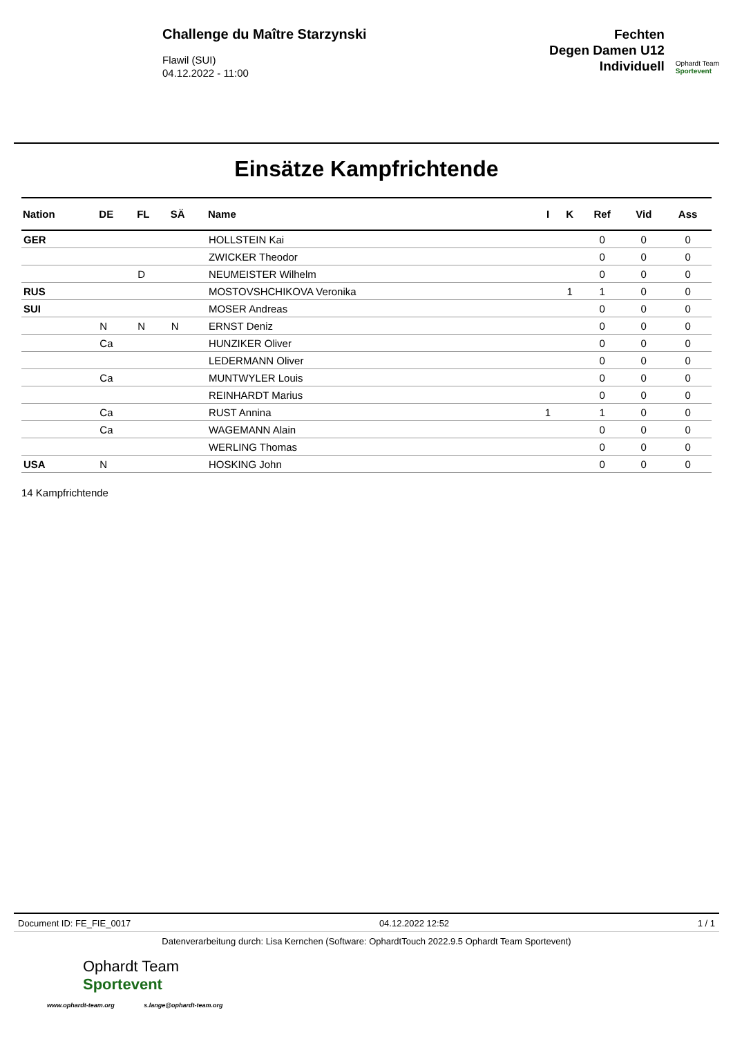Challenge du Maître Starzynski
Flawil (SUI)
04.12.2022 - 11:00
Fechten
Degen Damen U12
Individuell
Ophardt Team
Sportevent
Einsätze Kampfrichtende
| Nation | DE | FL | SÄ | Name | I | K | Ref | Vid | Ass |
| --- | --- | --- | --- | --- | --- | --- | --- | --- | --- |
| GER | | | | HOLLSTEIN Kai | | | 0 | 0 | 0 |
| | | | | ZWICKER Theodor | | | 0 | 0 | 0 |
| | | D | | NEUMEISTER Wilhelm | | | 0 | 0 | 0 |
| RUS | | | | MOSTOVSHCHIKOVA Veronika | | 1 | 1 | 0 | 0 |
| SUI | | | | MOSER Andreas | | | 0 | 0 | 0 |
| | N | N | N | ERNST Deniz | | | 0 | 0 | 0 |
| | Ca | | | HUNZIKER Oliver | | | 0 | 0 | 0 |
| | | | | LEDERMANN Oliver | | | 0 | 0 | 0 |
| | Ca | | | MUNTWYLER Louis | | | 0 | 0 | 0 |
| | | | | REINHARDT Marius | | | 0 | 0 | 0 |
| | Ca | | | RUST Annina | 1 | | 1 | 0 | 0 |
| | Ca | | | WAGEMANN Alain | | | 0 | 0 | 0 |
| | | | | WERLING Thomas | | | 0 | 0 | 0 |
| USA | N | | | HOSKING John | | | 0 | 0 | 0 |
14 Kampfrichtende
Document ID: FE_FIE_0017 04.12.2022 12:52 1 / 1
Datenverarbeitung durch: Lisa Kernchen (Software: OphardtTouch 2022.9.5 Ophardt Team Sportevent)
Ophardt Team
Sportevent
www.ophardt-team.org s.lange@ophardt-team.org